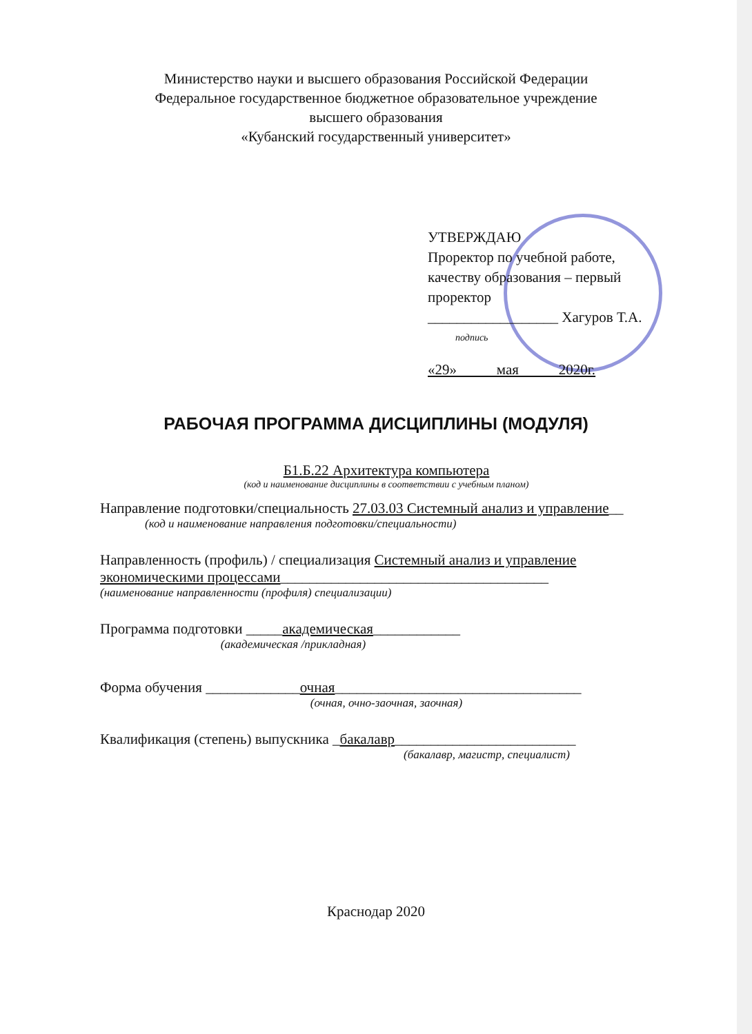Министерство науки и высшего образования Российской Федерации
Федеральное государственное бюджетное образовательное учреждение
высшего образования
«Кубанский государственный университет»
УТВЕРЖДАЮ
Проректор по учебной работе, качеству образования – первый проректор
__________________ Хагуров Т.А.
подпись
«29» мая 2020г.
РАБОЧАЯ ПРОГРАММА ДИСЦИПЛИНЫ (МОДУЛЯ)
Б1.Б.22 Архитектура компьютера
(код и наименование дисциплины в соответствии с учебным планом)
Направление подготовки/специальность 27.03.03 Системный анализ и управление__
(код и наименование направления подготовки/специальности)
Направленность (профиль) / специализация Системный анализ и управление экономическими процессами_____________________________________
(наименование направленности (профиля) специализации)
Программа подготовки _____академическая____________
(академическая /прикладная)
Форма обучения _____________очная__________________________________
(очная, очно-заочная, заочная)
Квалификация (степень) выпускника _бакалавр_________________________
(бакалавр, магистр, специалист)
Краснодар 2020